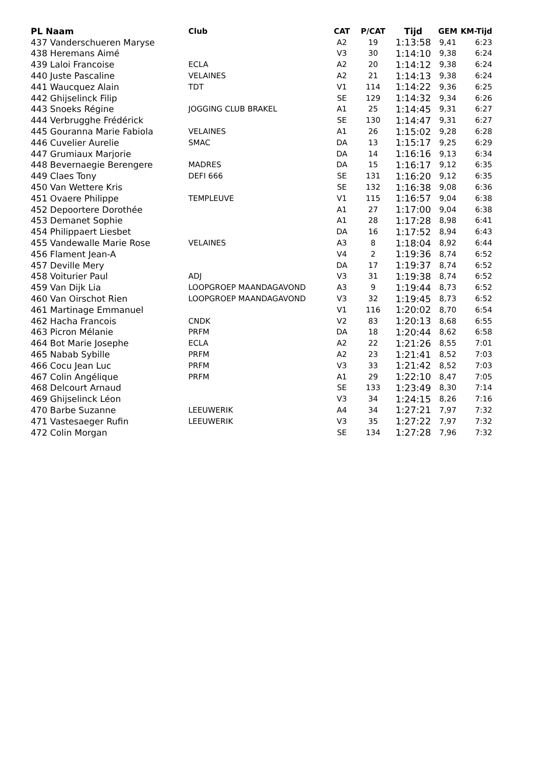| PL Naam | Club | CAT | P/CAT | Tijd | GEM | KM-Tijd |
| --- | --- | --- | --- | --- | --- | --- |
| 437 Vanderschueren Maryse | | A2 | 19 | 1:13:58 | 9,41 | 6:23 |
| 438 Heremans Aimé | | V3 | 30 | 1:14:10 | 9,38 | 6:24 |
| 439 Laloi Francoise | ECLA | A2 | 20 | 1:14:12 | 9,38 | 6:24 |
| 440 Juste Pascaline | VELAINES | A2 | 21 | 1:14:13 | 9,38 | 6:24 |
| 441 Waucquez Alain | TDT | V1 | 114 | 1:14:22 | 9,36 | 6:25 |
| 442 Ghijselinck Filip | | SE | 129 | 1:14:32 | 9,34 | 6:26 |
| 443 Snoeks Régine | JOGGING CLUB BRAKEL | A1 | 25 | 1:14:45 | 9,31 | 6:27 |
| 444 Verbrugghe Frédérick | | SE | 130 | 1:14:47 | 9,31 | 6:27 |
| 445 Gouranna Marie Fabiola | VELAINES | A1 | 26 | 1:15:02 | 9,28 | 6:28 |
| 446 Cuvelier Aurelie | SMAC | DA | 13 | 1:15:17 | 9,25 | 6:29 |
| 447 Grumiaux Marjorie | | DA | 14 | 1:16:16 | 9,13 | 6:34 |
| 448 Bevernaegie Berengere | MADRES | DA | 15 | 1:16:17 | 9,12 | 6:35 |
| 449 Claes Tony | DEFI 666 | SE | 131 | 1:16:20 | 9,12 | 6:35 |
| 450 Van Wettere Kris | | SE | 132 | 1:16:38 | 9,08 | 6:36 |
| 451 Ovaere Philippe | TEMPLEUVE | V1 | 115 | 1:16:57 | 9,04 | 6:38 |
| 452 Depoortere Dorothée | | A1 | 27 | 1:17:00 | 9,04 | 6:38 |
| 453 Demanet Sophie | | A1 | 28 | 1:17:28 | 8,98 | 6:41 |
| 454 Philippaert Liesbet | | DA | 16 | 1:17:52 | 8,94 | 6:43 |
| 455 Vandewalle Marie Rose | VELAINES | A3 | 8 | 1:18:04 | 8,92 | 6:44 |
| 456 Flament Jean-A | | V4 | 2 | 1:19:36 | 8,74 | 6:52 |
| 457 Deville Mery | | DA | 17 | 1:19:37 | 8,74 | 6:52 |
| 458 Voiturier Paul | ADJ | V3 | 31 | 1:19:38 | 8,74 | 6:52 |
| 459 Van Dijk Lia | LOOPGROEP MAANDAGAVOND | A3 | 9 | 1:19:44 | 8,73 | 6:52 |
| 460 Van Oirschot Rien | LOOPGROEP MAANDAGAVOND | V3 | 32 | 1:19:45 | 8,73 | 6:52 |
| 461 Martinage Emmanuel | | V1 | 116 | 1:20:02 | 8,70 | 6:54 |
| 462 Hacha Francois | CNDK | V2 | 83 | 1:20:13 | 8,68 | 6:55 |
| 463 Picron Mélanie | PRFM | DA | 18 | 1:20:44 | 8,62 | 6:58 |
| 464 Bot Marie Josephe | ECLA | A2 | 22 | 1:21:26 | 8,55 | 7:01 |
| 465 Nabab Sybille | PRFM | A2 | 23 | 1:21:41 | 8,52 | 7:03 |
| 466 Cocu Jean Luc | PRFM | V3 | 33 | 1:21:42 | 8,52 | 7:03 |
| 467 Colin Angélique | PRFM | A1 | 29 | 1:22:10 | 8,47 | 7:05 |
| 468 Delcourt Arnaud | | SE | 133 | 1:23:49 | 8,30 | 7:14 |
| 469 Ghijselinck Léon | | V3 | 34 | 1:24:15 | 8,26 | 7:16 |
| 470 Barbe Suzanne | LEEUWERIK | A4 | 34 | 1:27:21 | 7,97 | 7:32 |
| 471 Vastesaeger Rufin | LEEUWERIK | V3 | 35 | 1:27:22 | 7,97 | 7:32 |
| 472 Colin Morgan | | SE | 134 | 1:27:28 | 7,96 | 7:32 |